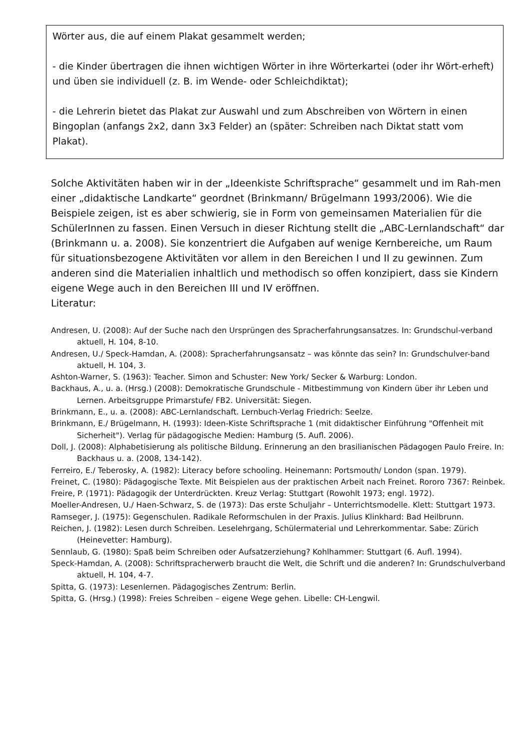Wörter aus, die auf einem Plakat gesammelt werden;
- die Kinder übertragen die ihnen wichtigen Wörter in ihre Wörterkartei (oder ihr Wört-erheft) und üben sie individuell (z. B. im Wende- oder Schleichdiktat);
- die Lehrerin bietet das Plakat zur Auswahl und zum Abschreiben von Wörtern in einen Bingoplan (anfangs 2x2, dann 3x3 Felder) an (später: Schreiben nach Diktat statt vom Plakat).
Solche Aktivitäten haben wir in der „Ideenkiste Schriftsprache“ gesammelt und im Rah-men einer „didaktische Landkarte“ geordnet (Brinkmann/ Brügelmann 1993/2006). Wie die Beispiele zeigen, ist es aber schwierig, sie in Form von gemeinsamen Materialien für die SchülerInnen zu fassen. Einen Versuch in dieser Richtung stellt die „ABC-Lernlandschaft“ dar (Brinkmann u. a. 2008). Sie konzentriert die Aufgaben auf wenige Kernbereiche, um Raum für situationsbezogene Aktivitäten vor allem in den Bereichen I und II zu gewinnen. Zum anderen sind die Materialien inhaltlich und methodisch so offen konzipiert, dass sie Kindern eigene Wege auch in den Bereichen III und IV eröffnen.
Literatur:
Andresen, U. (2008): Auf der Suche nach den Ursprüngen des Spracherfahrungsansatzes. In: Grundschul-verband aktuell, H. 104, 8-10.
Andresen, U./ Speck-Hamdan, A. (2008): Spracherfahrungsansatz – was könnte das sein? In: Grundschulver-band aktuell, H. 104, 3.
Ashton-Warner, S. (1963): Teacher. Simon and Schuster: New York/ Secker & Warburg: London.
Backhaus, A., u. a. (Hrsg.) (2008): Demokratische Grundschule - Mitbestimmung von Kindern über ihr Leben und Lernen. Arbeitsgruppe Primarstufe/ FB2. Universität: Siegen.
Brinkmann, E., u. a. (2008): ABC-Lernlandschaft. Lernbuch-Verlag Friedrich: Seelze.
Brinkmann, E./ Brügelmann, H. (1993): Ideen-Kiste Schriftsprache 1 (mit didaktischer Einführung "Offenheit mit Sicherheit"). Verlag für pädagogische Medien: Hamburg (5. Aufl. 2006).
Doll, J. (2008): Alphabetisierung als politische Bildung. Erinnerung an den brasilianischen Pädagogen Paulo Freire. In: Backhaus u. a. (2008, 134-142).
Ferreiro, E./ Teberosky, A. (1982): Literacy before schooling. Heinemann: Portsmouth/ London (span. 1979).
Freinet, C. (1980): Pädagogische Texte. Mit Beispielen aus der praktischen Arbeit nach Freinet. Rororo 7367: Reinbek.
Freire, P. (1971): Pädagogik der Unterdrückten. Kreuz Verlag: Stuttgart (Rowohlt 1973; engl. 1972).
Moeller-Andresen, U./ Haen-Schwarz, S. de (1973): Das erste Schuljahr – Unterrichtsmodelle. Klett: Stuttgart 1973.
Ramseger, J. (1975): Gegenschulen. Radikale Reformschulen in der Praxis. Julius Klinkhard: Bad Heilbrunn.
Reichen, J. (1982): Lesen durch Schreiben. Leselehrgang, Schülermaterial und Lehrerkommentar. Sabe: Zürich (Heinevetter: Hamburg).
Sennlaub, G. (1980): Spaß beim Schreiben oder Aufsatzerziehung? Kohlhammer: Stuttgart (6. Aufl. 1994).
Speck-Hamdan, A. (2008): Schriftspracherwerb braucht die Welt, die Schrift und die anderen? In: Grundschulverband aktuell, H. 104, 4-7.
Spitta, G. (1973): Lesenlernen. Pädagogisches Zentrum: Berlin.
Spitta, G. (Hrsg.) (1998): Freies Schreiben – eigene Wege gehen. Libelle: CH-Lengwil.